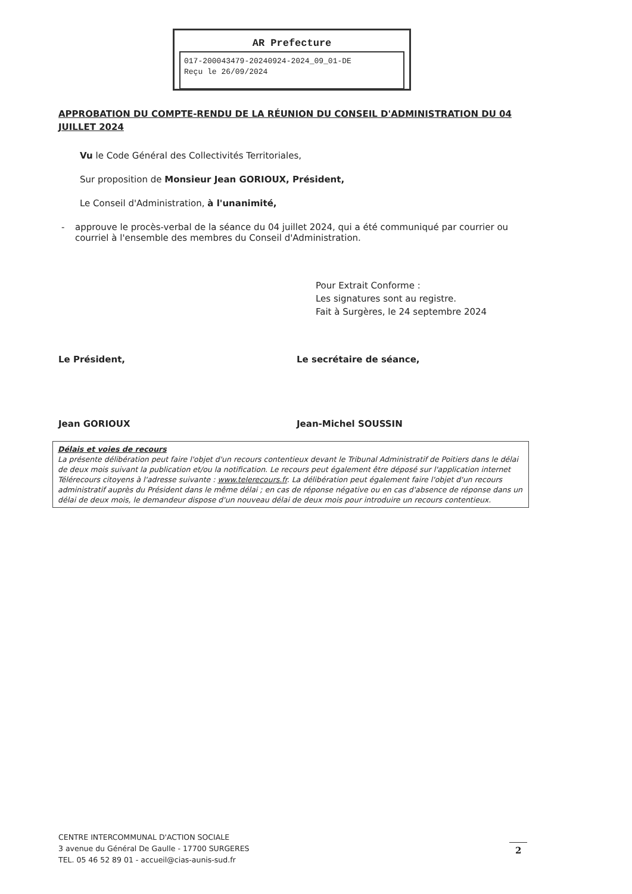AR Prefecture
017-200043479-20240924-2024_09_01-DE
Reçu le 26/09/2024
APPROBATION DU COMPTE-RENDU DE LA RÉUNION DU CONSEIL D'ADMINISTRATION DU 04 JUILLET 2024
Vu le Code Général des Collectivités Territoriales,
Sur proposition de Monsieur Jean GORIOUX, Président,
Le Conseil d'Administration, à l'unanimité,
- approuve le procès-verbal de la séance du 04 juillet 2024, qui a été communiqué par courrier ou courriel à l'ensemble des membres du Conseil d'Administration.
Pour Extrait Conforme :
Les signatures sont au registre.
Fait à Surgères, le 24 septembre 2024
Le Président,
Jean GORIOUX
Le secrétaire de séance,
Jean-Michel SOUSSIN
Délais et voies de recours
La présente délibération peut faire l'objet d'un recours contentieux devant le Tribunal Administratif de Poitiers dans le délai de deux mois suivant la publication et/ou la notification. Le recours peut également être déposé sur l'application internet Télérecours citoyens à l'adresse suivante : www.telerecours.fr. La délibération peut également faire l'objet d'un recours administratif auprès du Président dans le même délai ; en cas de réponse négative ou en cas d'absence de réponse dans un délai de deux mois, le demandeur dispose d'un nouveau délai de deux mois pour introduire un recours contentieux.
CENTRE INTERCOMMUNAL D'ACTION SOCIALE
3 avenue du Général De Gaulle - 17700 SURGERES
TEL. 05 46 52 89 01 - accueil@cias-aunis-sud.fr
2